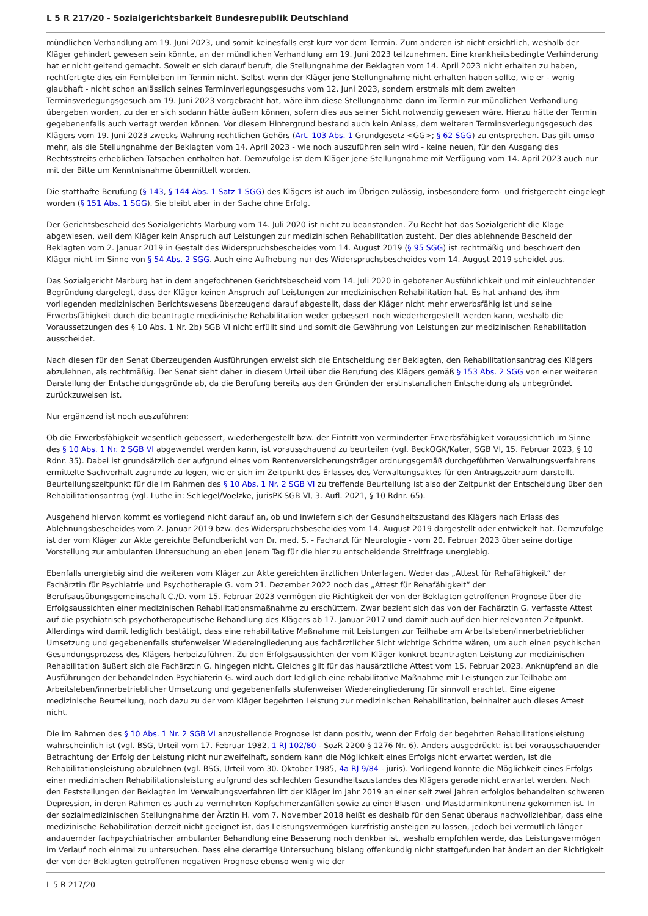L 5 R 217/20 - Sozialgerichtsbarkeit Bundesrepublik Deutschland
mündlichen Verhandlung am 19. Juni 2023, und somit keinesfalls erst kurz vor dem Termin. Zum anderen ist nicht ersichtlich, weshalb der Kläger gehindert gewesen sein könnte, an der mündlichen Verhandlung am 19. Juni 2023 teilzunehmen. Eine krankheitsbedingte Verhinderung hat er nicht geltend gemacht. Soweit er sich darauf beruft, die Stellungnahme der Beklagten vom 14. April 2023 nicht erhalten zu haben, rechtfertigte dies ein Fernbleiben im Termin nicht. Selbst wenn der Kläger jene Stellungnahme nicht erhalten haben sollte, wie er - wenig glaubhaft - nicht schon anlässlich seines Terminverlegungsgesuchs vom 12. Juni 2023, sondern erstmals mit dem zweiten Terminsverlegungsgesuch am 19. Juni 2023 vorgebracht hat, wäre ihm diese Stellungnahme dann im Termin zur mündlichen Verhandlung übergeben worden, zu der er sich sodann hätte äußern können, sofern dies aus seiner Sicht notwendig gewesen wäre. Hierzu hätte der Termin gegebenenfalls auch vertagt werden können. Vor diesem Hintergrund bestand auch kein Anlass, dem weiteren Terminsverlegungsgesuch des Klägers vom 19. Juni 2023 zwecks Wahrung rechtlichen Gehörs (Art. 103 Abs. 1 Grundgesetz <GG>; § 62 SGG) zu entsprechen. Das gilt umso mehr, als die Stellungnahme der Beklagten vom 14. April 2023 - wie noch auszuführen sein wird - keine neuen, für den Ausgang des Rechtsstreits erheblichen Tatsachen enthalten hat. Demzufolge ist dem Kläger jene Stellungnahme mit Verfügung vom 14. April 2023 auch nur mit der Bitte um Kenntnisnahme übermittelt worden.
Die statthafte Berufung (§ 143, § 144 Abs. 1 Satz 1 SGG) des Klägers ist auch im Übrigen zulässig, insbesondere form- und fristgerecht eingelegt worden (§ 151 Abs. 1 SGG). Sie bleibt aber in der Sache ohne Erfolg.
Der Gerichtsbescheid des Sozialgerichts Marburg vom 14. Juli 2020 ist nicht zu beanstanden. Zu Recht hat das Sozialgericht die Klage abgewiesen, weil dem Kläger kein Anspruch auf Leistungen zur medizinischen Rehabilitation zusteht. Der dies ablehnende Bescheid der Beklagten vom 2. Januar 2019 in Gestalt des Widerspruchsbescheides vom 14. August 2019 (§ 95 SGG) ist rechtmäßig und beschwert den Kläger nicht im Sinne von § 54 Abs. 2 SGG. Auch eine Aufhebung nur des Widerspruchsbescheides vom 14. August 2019 scheidet aus.
Das Sozialgericht Marburg hat in dem angefochtenen Gerichtsbescheid vom 14. Juli 2020 in gebotener Ausführlichkeit und mit einleuchtender Begründung dargelegt, dass der Kläger keinen Anspruch auf Leistungen zur medizinischen Rehabilitation hat. Es hat anhand des ihm vorliegenden medizinischen Berichtswesens überzeugend darauf abgestellt, dass der Kläger nicht mehr erwerbsfähig ist und seine Erwerbsfähigkeit durch die beantragte medizinische Rehabilitation weder gebessert noch wiederhergestellt werden kann, weshalb die Voraussetzungen des § 10 Abs. 1 Nr. 2b) SGB VI nicht erfüllt sind und somit die Gewährung von Leistungen zur medizinischen Rehabilitation ausscheidet.
Nach diesen für den Senat überzeugenden Ausführungen erweist sich die Entscheidung der Beklagten, den Rehabilitationsantrag des Klägers abzulehnen, als rechtmäßig. Der Senat sieht daher in diesem Urteil über die Berufung des Klägers gemäß § 153 Abs. 2 SGG von einer weiteren Darstellung der Entscheidungsgründe ab, da die Berufung bereits aus den Gründen der erstinstanzlichen Entscheidung als unbegründet zurückzuweisen ist.
Nur ergänzend ist noch auszuführen:
Ob die Erwerbsfähigkeit wesentlich gebessert, wiederhergestellt bzw. der Eintritt von verminderter Erwerbsfähigkeit voraussichtlich im Sinne des § 10 Abs. 1 Nr. 2 SGB VI abgewendet werden kann, ist vorausschauend zu beurteilen (vgl. BeckOGK/Kater, SGB VI, 15. Februar 2023, § 10 Rdnr. 35). Dabei ist grundsätzlich der aufgrund eines vom Rentenversicherungsträger ordnungsgemäß durchgeführten Verwaltungsverfahrens ermittelte Sachverhalt zugrunde zu legen, wie er sich im Zeitpunkt des Erlasses des Verwaltungsaktes für den Antragszeitraum darstellt. Beurteilungszeitpunkt für die im Rahmen des § 10 Abs. 1 Nr. 2 SGB VI zu treffende Beurteilung ist also der Zeitpunkt der Entscheidung über den Rehabilitationsantrag (vgl. Luthe in: Schlegel/Voelzke, jurisPK-SGB VI, 3. Aufl. 2021, § 10 Rdnr. 65).
Ausgehend hiervon kommt es vorliegend nicht darauf an, ob und inwiefern sich der Gesundheitszustand des Klägers nach Erlass des Ablehnungsbescheides vom 2. Januar 2019 bzw. des Widerspruchsbescheides vom 14. August 2019 dargestellt oder entwickelt hat. Demzufolge ist der vom Kläger zur Akte gereichte Befundbericht von Dr. med. S. - Facharzt für Neurologie - vom 20. Februar 2023 über seine dortige Vorstellung zur ambulanten Untersuchung an eben jenem Tag für die hier zu entscheidende Streitfrage unergiebig.
Ebenfalls unergiebig sind die weiteren vom Kläger zur Akte gereichten ärztlichen Unterlagen. Weder das „Attest für Rehafähigkeit“ der Fachärztin für Psychiatrie und Psychotherapie G. vom 21. Dezember 2022 noch das „Attest für Rehafähigkeit“ der Berufsausübungsgemeinschaft C./D. vom 15. Februar 2023 vermögen die Richtigkeit der von der Beklagten getroffenen Prognose über die Erfolgsaussichten einer medizinischen Rehabilitationsmaßnahme zu erschüttern. Zwar bezieht sich das von der Fachärztin G. verfasste Attest auf die psychiatrisch-psychotherapeutische Behandlung des Klägers ab 17. Januar 2017 und damit auch auf den hier relevanten Zeitpunkt. Allerdings wird damit lediglich bestätigt, dass eine rehabilitative Maßnahme mit Leistungen zur Teilhabe am Arbeitsleben/innerbetrieblicher Umsetzung und gegebenenfalls stufenweiser Wiedereingliederung aus fachärztlicher Sicht wichtige Schritte wären, um auch einen psychischen Gesundungsprozess des Klägers herbeizuführen. Zu den Erfolgsaussichten der vom Kläger konkret beantragten Leistung zur medizinischen Rehabilitation äußert sich die Fachärztin G. hingegen nicht. Gleiches gilt für das hausärztliche Attest vom 15. Februar 2023. Anknüpfend an die Ausführungen der behandelnden Psychiaterin G. wird auch dort lediglich eine rehabilitative Maßnahme mit Leistungen zur Teilhabe am Arbeitsleben/innerbetrieblicher Umsetzung und gegebenenfalls stufenweiser Wiedereingliederung für sinnvoll erachtet. Eine eigene medizinische Beurteilung, noch dazu zu der vom Kläger begehrten Leistung zur medizinischen Rehabilitation, beinhaltet auch dieses Attest nicht.
Die im Rahmen des § 10 Abs. 1 Nr. 2 SGB VI anzustellende Prognose ist dann positiv, wenn der Erfolg der begehrten Rehabilitationsleistung wahrscheinlich ist (vgl. BSG, Urteil vom 17. Februar 1982, 1 RJ 102/80 - SozR 2200 § 1276 Nr. 6). Anders ausgedrückt: ist bei vorausschauender Betrachtung der Erfolg der Leistung nicht nur zweifelhaft, sondern kann die Möglichkeit eines Erfolgs nicht erwartet werden, ist die Rehabilitationsleistung abzulehnen (vgl. BSG, Urteil vom 30. Oktober 1985, 4a RJ 9/84 - juris). Vorliegend konnte die Möglichkeit eines Erfolgs einer medizinischen Rehabilitationsleistung aufgrund des schlechten Gesundheitszustandes des Klägers gerade nicht erwartet werden. Nach den Feststellungen der Beklagten im Verwaltungsverfahren litt der Kläger im Jahr 2019 an einer seit zwei Jahren erfolglos behandelten schweren Depression, in deren Rahmen es auch zu vermehrten Kopfschmerzanfällen sowie zu einer Blasen- und Mastdarminkontinenz gekommen ist. In der sozialmedizinischen Stellungnahme der Ärztin H. vom 7. November 2018 heißt es deshalb für den Senat überaus nachvollziehbar, dass eine medizinische Rehabilitation derzeit nicht geeignet ist, das Leistungsvermögen kurzfristig ansteigen zu lassen, jedoch bei vermutlich länger andauernder fachpsychiatrischer ambulanter Behandlung eine Besserung noch denkbar ist, weshalb empfohlen werde, das Leistungsvermögen im Verlauf noch einmal zu untersuchen. Dass eine derartige Untersuchung bislang offenkundig nicht stattgefunden hat ändert an der Richtigkeit der von der Beklagten getroffenen negativen Prognose ebenso wenig wie der
L 5 R 217/20